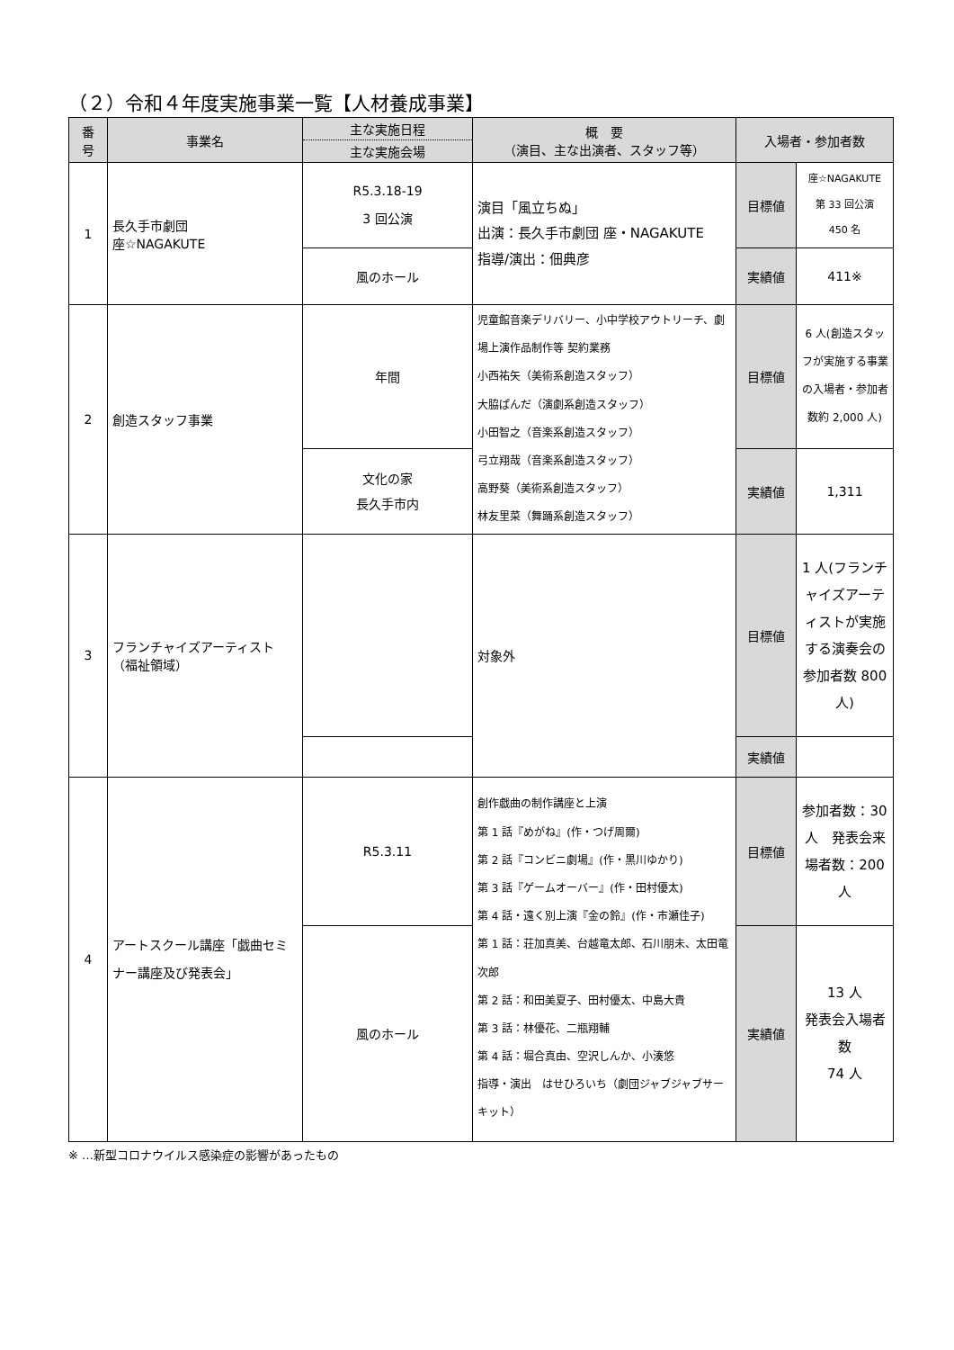（２）令和４年度実施事業一覧【人材養成事業】
| 番 号 | 事業名 | 主な実施日程 | 概 要 （演目、主な出演者、スタッフ等） | 入場者・参加者数 | |
| --- | --- | --- | --- | --- | --- |
| | | 主な実施会場 | | | |
| 1 | 長久手市劇団 座☆NAGAKUTE | R5.3.18-19 3 回公演 | 演目「風立ちぬ」 出演：長久手市劇団 座・NAGAKUTE 指導/演出：佃典彦 | 目標値 | 座☆NAGAKUTE 第 33 回公演 450 名 |
| | | 風のホール | | 実績値 | 411※ |
| 2 | 創造スタッフ事業 | 年間 | 児童館音楽デリバリー、小中学校アウトリーチ、劇場上演作品制作等 契約業務 小西祐矢（美術系創造スタッフ） 大脇ぱんだ（演劇系創造スタッフ） 小田智之（音楽系創造スタッフ） 弓立翔哉（音楽系創造スタッフ） 高野葵（美術系創造スタッフ） 林友里菜（舞踊系創造スタッフ） | 目標値 | 6 人(創造スタッフが実施する事業の入場者・参加者数約 2,000 人) |
| | | 文化の家 長久手市内 | | 実績値 | 1,311 |
| 3 | フランチャイズアーティスト（福祉領域） | | 対象外 | 目標値 | 1 人(フランチャイズアーティストが実施する演奏会の参加者数 800 人) |
| | | | | 実績値 | |
| 4 | アートスクール講座「戯曲セミナー講座及び発表会」 | R5.3.11 | 創作戯曲の制作講座と上演 第 1 話『めがね』(作・つげ周爾) 第 2 話『コンビニ劇場』(作・黒川ゆかり) 第 3 話『ゲームオーバー』(作・田村優太) 第 4 話・遠く別上演『金の鈴』(作・市瀬佳子) 第 1 話：荘加真美、台越竜太郎、石川朋未、太田竜次郎 第 2 話：和田美夏子、田村優太、中島大貴 第 3 話：林優花、二瓶翔輔 第 4 話：堀合真由、空沢しんか、小湊悠 指導・演出 はせひろいち（劇団ジャブジャブサーキット） | 目標値 | 参加者数：30 人 発表会来場者数：200 人 |
| | | 風のホール | | 実績値 | 13 人 発表会入場者数 74 人 |
※ …新型コロナウイルス感染症の影響があったもの